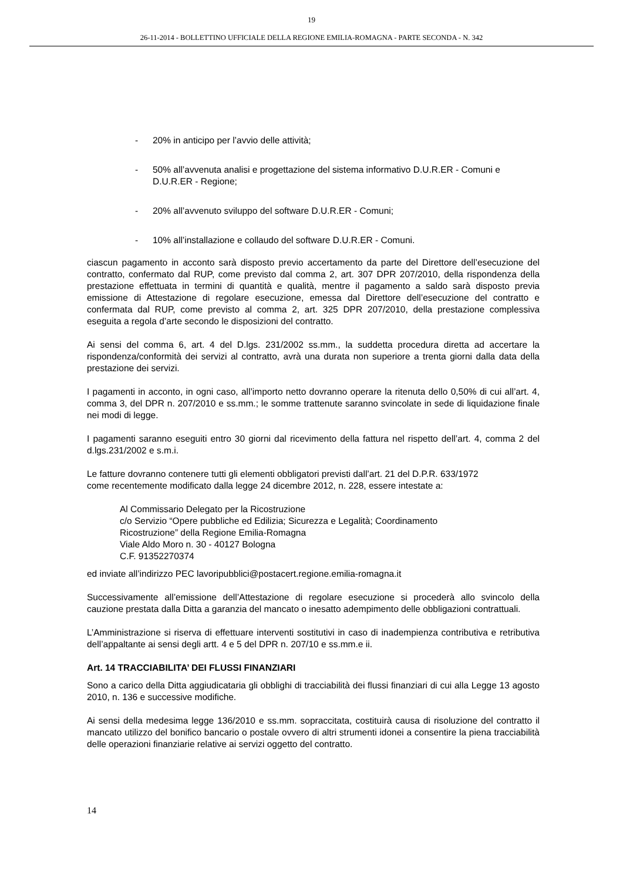19
26-11-2014 - BOLLETTINO UFFICIALE DELLA REGIONE EMILIA-ROMAGNA - PARTE SECONDA - N. 342
- 20% in anticipo per l’avvio delle attività;
- 50% all’avvenuta analisi e progettazione del sistema informativo D.U.R.ER - Comuni e D.U.R.ER - Regione;
- 20% all’avvenuto sviluppo del software D.U.R.ER - Comuni;
- 10% all’installazione e collaudo del software D.U.R.ER - Comuni.
ciascun pagamento in acconto sarà disposto previo accertamento da parte del Direttore dell’esecuzione del contratto, confermato dal RUP, come previsto dal comma 2, art. 307 DPR 207/2010, della rispondenza della prestazione effettuata in termini di quantità e qualità, mentre il pagamento a saldo sarà disposto previa emissione di Attestazione di regolare esecuzione, emessa dal Direttore dell’esecuzione del contratto e confermata dal RUP, come previsto al comma 2, art. 325 DPR 207/2010, della prestazione complessiva eseguita a regola d’arte secondo le disposizioni del contratto.
Ai sensi del comma 6, art. 4 del D.lgs. 231/2002 ss.mm., la suddetta procedura diretta ad accertare la rispondenza/conformità dei servizi al contratto, avrà una durata non superiore a trenta giorni dalla data della prestazione dei servizi.
I pagamenti in acconto, in ogni caso, all’importo netto dovranno operare la ritenuta dello 0,50% di cui all’art. 4, comma 3, del DPR n. 207/2010 e ss.mm.; le somme trattenute saranno svincolate in sede di liquidazione finale nei modi di legge.
I pagamenti saranno eseguiti entro 30 giorni dal ricevimento della fattura nel rispetto dell’art. 4, comma 2 del d.lgs.231/2002 e s.m.i.
Le fatture dovranno contenere tutti gli elementi obbligatori previsti dall’art. 21 del D.P.R. 633/1972
come recentemente modificato dalla legge 24 dicembre 2012, n. 228, essere intestate a:
Al Commissario Delegato per la Ricostruzione
c/o Servizio “Opere pubbliche ed Edilizia; Sicurezza e Legalità; Coordinamento
Ricostruzione” della Regione Emilia-Romagna
Viale Aldo Moro n. 30 - 40127 Bologna
C.F. 91352270374
ed inviate all’indirizzo PEC lavoripubblici@postacert.regione.emilia-romagna.it
Successivamente all’emissione dell’Attestazione di regolare esecuzione si procederà allo svincolo della cauzione prestata dalla Ditta a garanzia del mancato o inesatto adempimento delle obbligazioni contrattuali.
L’Amministrazione si riserva di effettuare interventi sostitutivi in caso di inadempienza contributiva e retributiva dell’appaltante ai sensi degli artt. 4 e 5 del DPR n. 207/10 e ss.mm.e ii.
Art. 14 TRACCIABILITA’ DEI FLUSSI FINANZIARI
Sono a carico della Ditta aggiudicataria gli obblighi di tracciabilità dei flussi finanziari di cui alla Legge 13 agosto 2010, n. 136 e successive modifiche.
Ai sensi della medesima legge 136/2010 e ss.mm. sopraccitata, costituirà causa di risoluzione del contratto il mancato utilizzo del bonifico bancario o postale ovvero di altri strumenti idonei a consentire la piena tracciabilità delle operazioni finanziarie relative ai servizi oggetto del contratto.
14